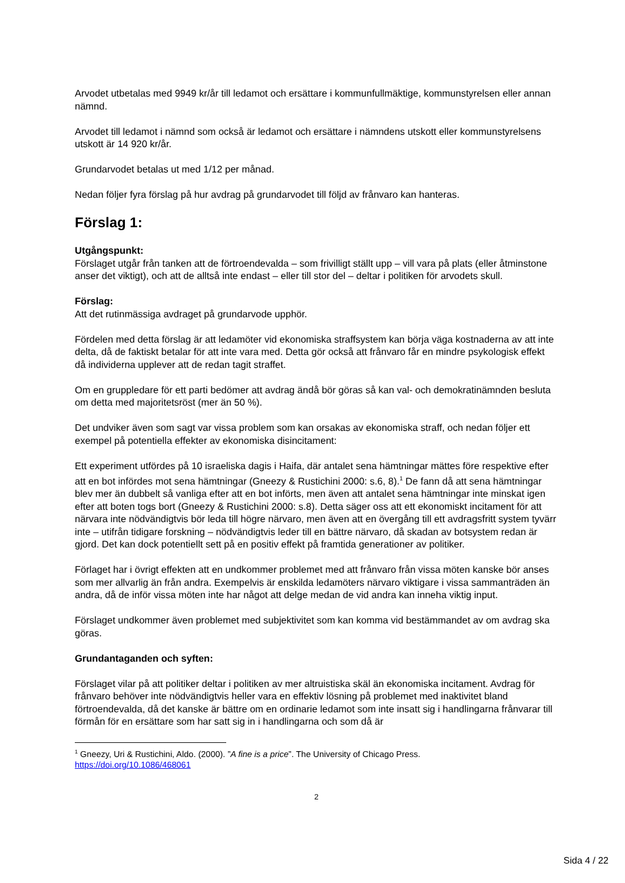Arvodet utbetalas med 9949 kr/år till ledamot och ersättare i kommunfullmäktige, kommunstyrelsen eller annan nämnd.
Arvodet till ledamot i nämnd som också är ledamot och ersättare i nämndens utskott eller kommunstyrelsens utskott är 14 920 kr/år.
Grundarvodet betalas ut med 1/12 per månad.
Nedan följer fyra förslag på hur avdrag på grundarvodet till följd av frånvaro kan hanteras.
Förslag 1:
Utgångspunkt:
Förslaget utgår från tanken att de förtroendevalda – som frivilligt ställt upp – vill vara på plats (eller åtminstone anser det viktigt), och att de alltså inte endast – eller till stor del – deltar i politiken för arvodets skull.
Förslag:
Att det rutinmässiga avdraget på grundarvode upphör.
Fördelen med detta förslag är att ledamöter vid ekonomiska straffsystem kan börja väga kostnaderna av att inte delta, då de faktiskt betalar för att inte vara med. Detta gör också att frånvaro får en mindre psykologisk effekt då individerna upplever att de redan tagit straffet.
Om en gruppledare för ett parti bedömer att avdrag ändå bör göras så kan val- och demokratinämnden besluta om detta med majoritetsröst (mer än 50 %).
Det undviker även som sagt var vissa problem som kan orsakas av ekonomiska straff, och nedan följer ett exempel på potentiella effekter av ekonomiska disincitament:
Ett experiment utfördes på 10 israeliska dagis i Haifa, där antalet sena hämtningar mättes före respektive efter att en bot infördes mot sena hämtningar (Gneezy & Rustichini 2000: s.6, 8).<sup>1</sup> De fann då att sena hämtningar blev mer än dubbelt så vanliga efter att en bot införts, men även att antalet sena hämtningar inte minskat igen efter att boten togs bort (Gneezy & Rustichini 2000: s.8). Detta säger oss att ett ekonomiskt incitament för att närvara inte nödvändigtvis bör leda till högre närvaro, men även att en övergång till ett avdragsfritt system tyvärr inte – utifrån tidigare forskning – nödvändigtvis leder till en bättre närvaro, då skadan av botsystem redan är gjord. Det kan dock potentiellt sett på en positiv effekt på framtida generationer av politiker.
Förlaget har i övrigt effekten att en undkommer problemet med att frånvaro från vissa möten kanske bör anses som mer allvarlig än från andra. Exempelvis är enskilda ledamöters närvaro viktigare i vissa sammanträden än andra, då de inför vissa möten inte har något att delge medan de vid andra kan inneha viktig input.
Förslaget undkommer även problemet med subjektivitet som kan komma vid bestämmandet av om avdrag ska göras.
Grundantaganden och syften:
Förslaget vilar på att politiker deltar i politiken av mer altruistiska skäl än ekonomiska incitament. Avdrag för frånvaro behöver inte nödvändigtvis heller vara en effektiv lösning på problemet med inaktivitet bland förtroendevalda, då det kanske är bättre om en ordinarie ledamot som inte insatt sig i handlingarna frånvarar till förmån för en ersättare som har satt sig in i handlingarna och som då är
<sup>1</sup> Gneezy, Uri & Rustichini, Aldo. (2000). ”A fine is a price”. The University of Chicago Press.
https://doi.org/10.1086/468061
2
Sida 4 / 22